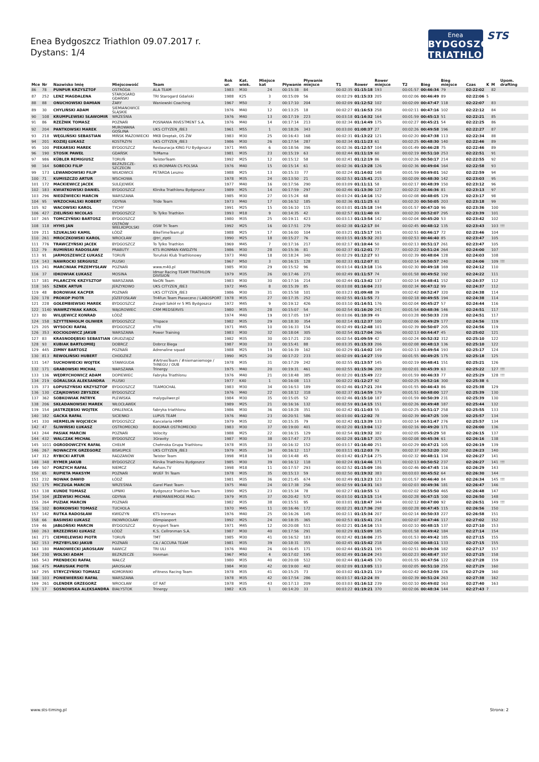Enea Bydgoszcz Triathlon 09.07.2017 r.
Dystans: 1/4
Enea
BYDGOSZCZ TRIATHLON
STS
| Mce | Nr | Nazwisko Imię | Miejscowość | Team | Rok ur. | Kat. wiek. | Miejsce kat | Pływanie | Pływanie miejsce | T1 | Rower | Rower miejsce | T2 | Bieg | Bieg miejsce | Czas | K | M | Upom. drafting |
| --- | --- | --- | --- | --- | --- | --- | --- | --- | --- | --- | --- | --- | --- | --- | --- | --- | --- | --- | --- |
| 86 | 78 | PUNPUR KRZYSZTOF | OSTRÓDA | ALA TEAM | 1983 | M30 | 24 | 00:15:38 | 84 | 00:02:35 | 01:15:18 | 193 | 00:01:57 | 00:46:34 | 79 | 02:22:02 | | 82 | |
| 87 | 252 | LENZ MAGDALENA | STAROGARD GDAŃSKI | TRI Starogard Gdański | 1988 | K25 | 3 | 00:15:09 | 56 | 00:02:29 | 01:15:33 | 205 | 00:02:06 | 00:46:49 | 89 | 02:22:06 | 5 | | |
| 88 | 88 | ONUCHOWSKI DAMIAN | ŻARY | Waniewski Coaching | 1967 | M50 | 2 | 00:17:10 | 204 | 00:02:09 | 01:12:52 | 102 | 00:02:09 | 00:47:47 | 118 | 02:22:07 | | 83 | |
| 89 | 30 | CHYLIŃSKI ADAM | SIEMIANOWICE ŚLĄSKIE | | 1976 | M40 | 12 | 00:13:25 | 18 | 00:02:27 | 01:16:53 | 258 | 00:02:11 | 00:47:16 | 102 | 02:22:12 | | 84 | |
| 90 | 108 | KRUMPLEWSKI SŁAWOMIR | WRZEŚNIA | | 1976 | M40 | 13 | 00:17:19 | 223 | 00:03:18 | 01:14:32 | 164 | 00:01:59 | 00:45:13 | 51 | 02:22:21 | | 85 | |
| 91 | 86 | RZEŹNIK TOMASZ | POZNAŃ | POSNANIA INVESTMENT S.A. | 1976 | M40 | 14 | 00:17:14 | 213 | 00:02:34 | 01:14:49 | 175 | 00:02:27 | 00:45:21 | 54 | 02:22:25 | | 86 | |
| 92 | 204 | PANTKOWSKI MAREK | MUROWANA GOŚLINA | UKS CITYZEN_/BE3 | 1961 | M55 | 1 | 00:18:26 | 343 | 00:03:00 | 01:08:37 | 27 | 00:02:26 | 00:49:58 | 196 | 02:22:27 | | 87 | |
| 93 | 218 | WĘGLIŃSKI SEBASTIAN | MIŃSK MAZOWIECKI | MKB Dreptak, OS ŻW | 1983 | M30 | 25 | 00:16:43 | 168 | 00:02:31 | 01:13:22 | 121 | 00:02:20 | 00:47:38 | 113 | 02:22:34 | | 88 | |
| 94 | 201 | KOZIEJ ŁUKASZ | KOSTRZYN | UKS CITYZEN_/BE3 | 1986 | M30 | 26 | 00:17:54 | 287 | 00:02:34 | 01:11:23 | 61 | 00:02:25 | 00:48:30 | 140 | 02:22:46 | | 89 | |
| 95 | 100 | PIEKARSKI MAREK | BYDGOSZCZ | Restauracja KING FU Bydgoszcz | 1971 | M45 | 6 | 00:18:56 | 396 | 00:02:36 | 01:12:57 | 104 | 00:01:49 | 00:46:28 | 75 | 02:22:46 | | 89 | |
| 96 | 190 | STOSIK PAWEŁ | GDAŃSK | TriMama | 1981 | M35 | 23 | 00:15:19 | 63 | 00:02:44 | 01:11:19 | 60 | 00:02:19 | 00:51:10 | 253 | 02:22:51 | | 91 | |
| 97 | 986 | KÜBLER REMIGIUSZ | TORUŃ | TwisterTeam | 1992 | M25 | 12 | 00:15:12 | 58 | 00:02:41 | 01:12:19 | 86 | 00:02:26 | 00:50:17 | 214 | 02:22:55 | | 92 | |
| 98 | 164 | SOBECKI FILIP | BEZRZECZE-SZCZECIN | KS IRONMAN CS POLSKA | 1976 | M40 | 15 | 00:15:14 | 61 | 00:02:36 | 01:13:28 | 126 | 00:02:36 | 00:49:04 | 164 | 02:22:58 | | 93 | |
| 99 | 173 | LEWANDOWSKI FILIP | WILKOWICE | PETARDA Leszno | 1988 | M25 | 13 | 00:15:33 | 77 | 00:02:24 | 01:14:02 | 148 | 00:01:59 | 00:49:01 | 162 | 02:22:59 | | 94 | |
| 100 | 71 | KUMISZCZO ARTUR | WSCHOWA | | 1978 | M35 | 24 | 00:13:50 | 21 | 00:02:53 | 01:15:41 | 215 | 00:02:09 | 00:48:30 | 142 | 02:23:03 | | 95 | |
| 101 | 172 | MACKIEWICZ JACEK | SULEJOWEK | | 1977 | M40 | 16 | 00:17:56 | 290 | 00:03:09 | 01:11:11 | 58 | 00:02:17 | 00:48:39 | 150 | 02:23:12 | | 96 | |
| 102 | 183 | KWIATKOWSKI DANIEL | BYDGOSZCZ | Klinika Triathlonu Bydgoszcz | 1989 | M25 | 14 | 00:17:59 | 297 | 00:02:46 | 01:13:30 | 127 | 00:02:22 | 00:46:36 | 81 | 02:23:13 | | 97 | |
| 103 | 296 | NIEDŹWIECKI MARCIN | WARSZAWA | | 1985 | M30 | 27 | 00:15:24 | 68 | 00:03:24 | 01:14:16 | 152 | 00:02:08 | 00:48:05 | 129 | 02:23:17 | | 98 | |
| 104 | 95 | WRZOCHALSKI ROBERT | GDYNIA | Tride Team | 1973 | M40 | 17 | 00:16:52 | 185 | 00:02:36 | 01:11:25 | 63 | 00:02:20 | 00:50:05 | 203 | 02:23:18 | | 99 | |
| 105 | 92 | WACOWSKI KAROL | TYCHY | | 1991 | M25 | 15 | 00:16:10 | 115 | 00:03:01 | 01:15:18 | 194 | 00:01:57 | 00:47:10 | 96 | 02:23:36 | | 100 | |
| 106 | 427 | ZIELIŃSKI NICOLAS | BYDGOSZCZ | To Tylko Triathlon | 1993 | M18 | 9 | 00:14:35 | 42 | 00:02:57 | 01:11:40 | 69 | 00:02:20 | 00:52:07 | 295 | 02:23:39 | | 101 | |
| 107 | 265 | TOMCZYŃSKI BARTOSZ | BYDGOSZCZ | | 1980 | M35 | 25 | 00:19:11 | 423 | 00:03:13 | 01:13:54 | 142 | 00:02:04 | 00:45:20 | 53 | 02:23:42 | | 102 | |
| 108 | 118 | HYHS JAN | OSTRÓW WIELKOPOLSKI | OSW Tri Team | 1992 | M25 | 16 | 00:17:51 | 279 | 00:02:38 | 01:12:17 | 84 | 00:02:45 | 00:48:12 | 135 | 02:23:43 | | 103 | !!! |
| 109 | 211 | SZUKALSKI KAMIL | ŁÓDŹ | BikeTimeTeam.pl | 1988 | M25 | 17 | 00:16:00 | 104 | 00:03:21 | 01:15:17 | 191 | 00:02:51 | 00:46:17 | 72 | 02:23:46 | | 104 | |
| 110 | 261 | MROCZKOWSKI KAROL | WROCŁAW | @tri_ziptii | 1990 | M25 | 18 | 00:15:27 | 76 | 00:03:15 | 01:15:32 | 203 | 00:02:53 | 00:46:40 | 85 | 02:23:47 | | 105 | |
| 111 | 776 | TRAWCZYŃSKI JACEK | BYDGOSZCZ | To Tylko Triathlon | 1969 | M45 | 7 | 00:17:16 | 217 | 00:02:17 | 01:10:44 | 50 | 00:02:13 | 00:51:17 | 261 | 02:23:47 | | 105 | |
| 112 | 79 | RUMIŃSKI RADOSŁAW | PRABUTY | KTS IRONMAN KWIDZYN | 1986 | M30 | 28 | 00:15:36 | 81 | 00:02:37 | 01:12:01 | 77 | 00:02:22 | 00:51:24 | 264 | 02:24:00 | | 107 | |
| 113 | 91 | JARMOSZEWICZ ŁUKASZ | TORUŃ | Toruński Klub Triathlonowy | 1973 | M40 | 18 | 00:18:24 | 340 | 00:02:29 | 01:12:27 | 93 | 00:02:39 | 00:48:04 | 128 | 02:24:03 | | 108 | |
| 114 | 143 | NAWROCKI SERGIUSZ | PLUSKI | | 1967 | M50 | 3 | 00:16:15 | 128 | 00:02:33 | 01:12:07 | 81 | 00:02:14 | 00:50:57 | 240 | 02:24:06 | | 109 | !!! |
| 115 | 241 | MARCINIAK PRZEMYSŁAW | POZNAŃ | www.m40.pl | 1985 | M30 | 29 | 00:15:52 | 96 | 00:03:14 | 01:13:18 | 116 | 00:02:30 | 00:49:18 | 169 | 02:24:12 | | 110 | |
| 116 | 37 | IDKOWIAK ŁUKASZ | MOSINA | Idmar Racing TEAM TRIATHLON DIVISION | 1979 | M35 | 26 | 00:17:46 | 271 | 00:02:49 | 01:11:57 | 74 | 00:01:58 | 00:49:52 | 192 | 02:24:22 | | 111 | |
| 117 | 181 | PILARCZYK KRZYSZTOF | WARSZAWA | NeON Team | 1983 | M30 | 30 | 00:17:16 | 214 | 00:02:44 | 01:13:42 | 137 | 00:02:14 | 00:48:41 | 152 | 02:24:37 | | 112 | |
| 118 | 165 | SZNEK ARTUR | JERZYKOWO | UKS CITYZEN_/BE3 | 1972 | M45 | 8 | 00:15:39 | 85 | 00:03:08 | 01:16:04 | 233 | 00:02:34 | 00:47:12 | 99 | 02:24:37 | | 112 | |
| 119 | 48 | BOROWIAK KACPER | POZNAŃ | UKS CITYZEN_/BE3 | 1986 | M30 | 31 | 00:15:58 | 101 | 00:03:23 | 01:09:48 | 39 | 00:02:42 | 00:52:47 | 320 | 02:24:38 | | 114 | |
| 120 | 178 | PROKOP PIOTR | JÓZEFOSŁAW | Tri4Fun Team Piaseczno / LABOSPORT | 1978 | M35 | 27 | 00:17:35 | 252 | 00:02:55 | 01:11:55 | 73 | 00:02:18 | 00:49:55 | 194 | 02:24:38 | | 114 | |
| 121 | 228 | GOŁEMBIEWSKI MAREK | BYDGOSZCZ | Zespół Szkół nr 5 MS Bydgoszcz | 1972 | M45 | 9 | 00:19:12 | 426 | 00:03:10 | 01:14:51 | 176 | 00:02:04 | 00:45:27 | 57 | 02:24:44 | | 116 | |
| 122 | 1140 | WAWRZYNIAK KAROL | WĄGROWIEC | CRM MEDSERVIS | 1980 | M35 | 28 | 00:15:07 | 54 | 00:02:54 | 01:16:20 | 241 | 00:01:54 | 00:48:36 | 146 | 02:24:51 | | 117 | |
| 123 | 80 | WILIJEWICZ KONRAD | ŁÓDŹ | | 1974 | M40 | 19 | 00:17:05 | 197 | 00:03:06 | 01:10:39 | 49 | 00:03:28 | 00:50:33 | 228 | 02:24:51 | | 117 | |
| 124 | 158 | SZYTTENHOLM OLIWIER | BYDGOSZCZ | Trispace | 1982 | M35 | 29 | 00:18:30 | 354 | 00:02:14 | 01:12:37 | 100 | 00:02:06 | 00:49:29 | 177 | 02:24:56 | | 119 | |
| 125 | 205 | WYSOCKI RAFAŁ | BYDGOSZCZ | xTRI | 1971 | M45 | 10 | 00:16:33 | 154 | 00:02:49 | 01:12:48 | 101 | 00:02:39 | 00:50:07 | 205 | 02:24:56 | | 119 | |
| 126 | 353 | KOCIOŁOWICZ JAKUB | WARSZAWA | Power Training | 1983 | M30 | 32 | 00:18:04 | 305 | 00:02:54 | 01:17:04 | 266 | 00:02:13 | 00:44:47 | 45 | 02:25:02 | | 121 | |
| 127 | 83 | KRASNODĘBSKI SEBASTIAN | GRUDZIĄDZ | | 1982 | M35 | 30 | 00:17:21 | 230 | 00:02:54 | 01:09:59 | 42 | 00:02:24 | 00:52:32 | 312 | 02:25:10 | | 122 | |
| 128 | 93 | KUBIAK BARTŁOMIEJ | DOBRCZ | Dobrcz Biega | 1987 | M30 | 33 | 00:15:41 | 88 | 00:03:35 | 01:15:33 | 206 | 00:02:08 | 00:48:13 | 136 | 02:25:10 | | 122 | |
| 129 | 445 | ZIMNY BARTOSZ | POZNAŃ | Adrenaline squad | 1988 | M25 | 19 | 00:16:39 | 162 | 00:02:29 | 01:14:02 | 149 | 00:02:13 | 00:49:54 | 193 | 02:25:17 | | 124 | |
| 130 | 813 | REWOLIŃSKI HUBERT | CHODZIEŻ | | 1990 | M25 | 20 | 00:17:22 | 233 | 00:02:09 | 01:14:27 | 159 | 00:01:55 | 00:49:25 | 175 | 02:25:18 | | 125 | |
| 131 | 147 | SUCHOWIECKI WOJTEK | STAWIGUDA | #ArtneoTeam / #niemaniemoge / TriNEGU / OUB | 1978 | M35 | 31 | 00:17:29 | 242 | 00:02:55 | 01:13:57 | 145 | 00:02:19 | 00:48:41 | 151 | 02:25:21 | | 126 | |
| 132 | 171 | GRABOWSKI MICHAŁ | WARSZAWA | Trinergy | 1975 | M40 | 20 | 00:19:31 | 461 | 00:02:55 | 01:15:36 | 209 | 00:02:01 | 00:45:39 | 63 | 02:25:22 | | 127 | !!! |
| 133 | 136 | WĘDRYCHOWICZ ADAM | DOPIEWIEC | Fabryka Triathlonu | 1976 | M40 | 21 | 00:18:48 | 385 | 00:02:20 | 01:15:49 | 222 | 00:01:59 | 00:46:33 | 77 | 02:25:29 | | 128 | !!! |
| 134 | 219 | GÓRALSKA ALEKSANDRA | PLUSKI | | 1977 | K40 | 1 | 00:16:08 | 113 | 00:02:22 | 01:12:27 | 92 | 00:02:25 | 00:52:16 | 300 | 02:25:38 | 6 | | |
| 135 | 373 | ŁOPUSZYŃSKI KRZYSZTOF | BYDGOSZCZ | TEAMOCHAL | 1983 | M30 | 34 | 00:16:53 | 189 | 00:02:46 | 01:17:21 | 284 | 00:01:55 | 00:46:43 | 86 | 02:25:38 | | 129 | |
| 136 | 130 | CZAJKOWSKI ZBYSZEK | BYDGOSZCZ | | 1976 | M40 | 22 | 00:18:12 | 318 | 00:02:37 | 01:14:59 | 179 | 00:01:51 | 00:48:00 | 127 | 02:25:39 | | 130 | |
| 137 | 362 | SOBKOWIAK PATRYK | PLEWISKA | malyguliwer.pl | 1984 | M30 | 35 | 00:15:05 | 52 | 00:02:46 | 01:15:10 | 187 | 00:01:59 | 00:50:39 | 231 | 02:25:39 | | 130 | |
| 138 | 206 | SKŁADANOWSKI MAREK | WŁOCŁAWEK | | 1989 | M25 | 21 | 00:16:16 | 132 | 00:02:59 | 01:14:15 | 151 | 00:02:26 | 00:49:48 | 187 | 02:25:44 | | 132 | |
| 139 | 154 | JASTRZĘBSKI WOJTEK | OPALENICA | fabryka triathlonu | 1986 | M30 | 36 | 00:18:28 | 351 | 00:02:42 | 01:11:03 | 55 | 00:02:25 | 00:51:17 | 258 | 02:25:55 | | 133 | |
| 140 | 182 | GACKA RAFAŁ | SICIENKO | LUPUS TEAM | 1976 | M40 | 23 | 00:20:51 | 586 | 00:03:00 | 01:12:02 | 78 | 00:02:39 | 00:47:25 | 109 | 02:25:57 | | 134 | |
| 141 | 330 | HERMELIN WOJCIECH | BYDGOSZCZ | Kancelaria HMM | 1979 | M35 | 32 | 00:15:35 | 79 | 00:02:42 | 01:13:39 | 133 | 00:02:14 | 00:51:47 | 276 | 02:25:57 | | 134 | |
| 142 | 47 | ŚLIWIŃSKI ŁUKASZ | OSTROMECKO | BOGMAR OSTROMECKO | 1983 | M30 | 37 | 00:19:00 | 401 | 00:02:20 | 01:13:04 | 112 | 00:02:16 | 00:49:20 | 171 | 02:26:00 | | 136 | |
| 143 | 244 | PASIAK MARCIN | POZNAŃ | Velocity | 1988 | M25 | 22 | 00:16:15 | 129 | 00:02:54 | 01:19:32 | 382 | 00:02:05 | 00:45:29 | 58 | 02:26:15 | | 137 | |
| 144 | 432 | WALCZAK MICHAŁ | BYDGOSZCZ | 3Gravity | 1987 | M30 | 38 | 00:17:47 | 273 | 00:02:28 | 01:18:17 | 325 | 00:02:08 | 00:45:36 | 61 | 02:26:16 | | 138 | |
| 145 | 1011 | OGRODOWCZYK RAFAŁ | CHEŁM | Chełmska Grupa Triathlonu | 1978 | M35 | 33 | 00:16:32 | 152 | 00:03:17 | 01:16:40 | 251 | 00:02:29 | 00:47:21 | 105 | 02:26:19 | | 139 | |
| 146 | 267 | NOWACZYK GRZEGORZ | BISKUPICE | UKS CITYZEN_/BE3 | 1979 | M35 | 34 | 00:16:12 | 117 | 00:03:11 | 01:12:03 | 79 | 00:02:37 | 00:52:20 | 302 | 02:26:23 | | 140 | |
| 147 | 312 | RYBICKI ARTUR | RADZANÓW | Twister Team | 1998 | M18 | 10 | 00:14:48 | 45 | 00:03:42 | 01:17:14 | 275 | 00:02:32 | 00:48:11 | 134 | 02:26:27 | | 141 | |
| 148 | 348 | RYMER JAKUB | BYDGOSZCZ | Klinika Triathlonu Bydgoszcz | 1985 | M30 | 39 | 00:16:12 | 118 | 00:02:24 | 01:14:46 | 171 | 00:02:13 | 00:50:52 | 237 | 02:26:27 | | 141 | !!! |
| 149 | 507 | PORZYCH RAFAŁ | NIEMCZ | Rafson.TV | 1998 | M18 | 11 | 00:17:57 | 293 | 00:02:52 | 01:15:09 | 186 | 00:02:46 | 00:47:45 | 116 | 02:26:29 | | 143 | |
| 150 | 65 | RUPIETA MAKSYM | POZNAŃ | WUEF Tri Team | 1978 | M35 | 35 | 00:15:13 | 59 | 00:02:50 | 01:19:32 | 383 | 00:03:03 | 00:45:52 | 64 | 02:26:30 | | 144 | |
| 151 | 232 | NOWAK DAWID | ŁÓDŹ | | 1981 | M35 | 36 | 00:21:45 | 674 | 00:02:49 | 01:13:23 | 123 | 00:01:57 | 00:46:40 | 84 | 02:26:34 | | 145 | !!! |
| 152 | 175 | MICZUGA MARCIN | WRZEŚNIA | Garel Plast Team | 1975 | M40 | 24 | 00:17:38 | 256 | 00:02:59 | 01:14:31 | 163 | 00:02:03 | 00:49:36 | 181 | 02:26:47 | | 146 | |
| 153 | 138 | KUNDE TOMASZ | LIPNIKI | Bydgoszcz Triathlon Team | 1990 | M25 | 23 | 00:15:34 | 78 | 00:02:27 | 01:10:55 | 53 | 00:02:02 | 00:55:50 | 465 | 02:26:48 | | 147 | |
| 154 | 104 | JEŻEWSKI MICHAŁ | GDYNIA | #NIEMANIEMOGE MAG | 1979 | M35 | 37 | 00:20:42 | 572 | 00:03:10 | 01:13:15 | 114 | 00:02:28 | 00:47:15 | 100 | 02:26:50 | | 148 | |
| 155 | 264 | PUZIAK MARCIN | POZNAŃ | | 1982 | M35 | 38 | 00:15:51 | 95 | 00:03:01 | 01:18:47 | 344 | 00:02:12 | 00:47:00 | 92 | 02:26:51 | | 149 | !!! |
| 156 | 102 | BORKOWSKI TOMASZ | TUCHOLA | | 1970 | M45 | 11 | 00:16:46 | 172 | 00:02:21 | 01:17:36 | 298 | 00:02:28 | 00:47:45 | 115 | 02:26:56 | | 150 | |
| 157 | 142 | RUTKA RADOSŁAW | KWIDZYN | KTS Ironman | 1976 | M40 | 25 | 00:16:26 | 145 | 00:02:11 | 01:15:34 | 207 | 00:02:14 | 00:50:33 | 227 | 02:26:58 | | 151 | |
| 158 | 66 | BASINSKI ŁUKASZ | INOWROCŁAW | Olimpiasport | 1992 | M25 | 24 | 00:18:35 | 365 | 00:02:53 | 01:15:41 | 214 | 00:02:07 | 00:47:46 | 117 | 02:27:02 | | 152 | |
| 159 | 46 | JABŁOŃSKI MARCIN | BYDGOSZCZ | Krysport Team | 1971 | M45 | 12 | 00:20:08 | 511 | 00:02:21 | 01:14:16 | 153 | 00:02:10 | 00:48:15 | 137 | 02:27:10 | | 153 | |
| 160 | 263 | BRZEZIŃSKI ŁUKASZ | ŁÓDŹ | K.S. Cellronman S.A. | 1987 | M30 | 40 | 00:17:56 | 291 | 00:02:29 | 01:15:09 | 185 | 00:01:58 | 00:49:42 | 184 | 02:27:14 | | 154 | |
| 161 | 271 | CIEMIELEWSKI PIOTR | TORUŃ | TMT | 1985 | M30 | 41 | 00:16:52 | 183 | 00:02:42 | 01:16:06 | 235 | 00:01:53 | 00:49:42 | 185 | 02:27:15 | | 155 | |
| 162 | 153 | PRZYBYLSKI JAKUB | POZNAŃ | CA / ACCURA TEAM | 1981 | M35 | 39 | 00:18:31 | 355 | 00:02:45 | 01:15:42 | 218 | 00:02:06 | 00:48:11 | 133 | 02:27:15 | | 155 | |
| 163 | 180 | MANOWIECKI JAROSŁAW | RAWICZ | TRI ULI | 1976 | M40 | 26 | 00:16:45 | 171 | 00:02:44 | 01:15:21 | 195 | 00:02:51 | 00:49:36 | 182 | 02:27:17 | | 157 | |
| 164 | 230 | WOLSKI ADAM | BEZRZECZE | Ironman | 1967 | M50 | 4 | 00:17:02 | 195 | 00:02:49 | 01:16:24 | 243 | 00:02:23 | 00:48:47 | 157 | 02:27:25 | | 158 | |
| 165 | 543 | PRENDECKI RAFAŁ | WAŁCZ | | 1980 | M35 | 40 | 00:20:08 | 512 | 00:02:44 | 01:14:45 | 170 | 00:01:55 | 00:47:56 | 122 | 02:27:28 | | 159 | |
| 166 | 475 | MARUSIAK PIOTR | JAROSŁAW | | 1984 | M30 | 42 | 00:19:00 | 402 | 00:02:09 | 01:13:05 | 113 | 00:02:05 | 00:51:10 | 255 | 02:27:29 | | 160 | |
| 167 | 295 | STRYCZYŃSKI TOMASZ | KOMORNIKI | eFitness Racing Team | 1978 | M35 | 41 | 00:15:25 | 73 | 00:03:02 | 01:13:21 | 119 | 00:02:42 | 00:52:59 | 326 | 02:27:29 | | 160 | |
| 168 | 103 | PONIEWIERSKI RAFAŁ | WARSZAWA | | 1978 | M35 | 42 | 00:17:54 | 286 | 00:03:17 | 01:12:24 | 89 | 00:02:39 | 00:51:24 | 263 | 02:27:38 | | 162 | |
| 169 | 261 | OLENDER GRZEGORZ | WROCŁAW | GT RAT | 1978 | M35 | 43 | 00:17:13 | 209 | 00:03:03 | 01:16:12 | 239 | 00:02:10 | 00:49:02 | 163 | 02:27:40 | | 163 | |
| 170 | 17 | SOSNOWSKA ALEKSANDRA | BIAŁYSTOK | Trinergy | 1982 | K35 | 1 | 00:14:20 | 33 | 00:03:22 | 01:19:21 | 370 | 00:02:06 | 00:48:34 | 144 | 02:27:43 | 7 | | |
www.sts-timing.pl Strona: 2